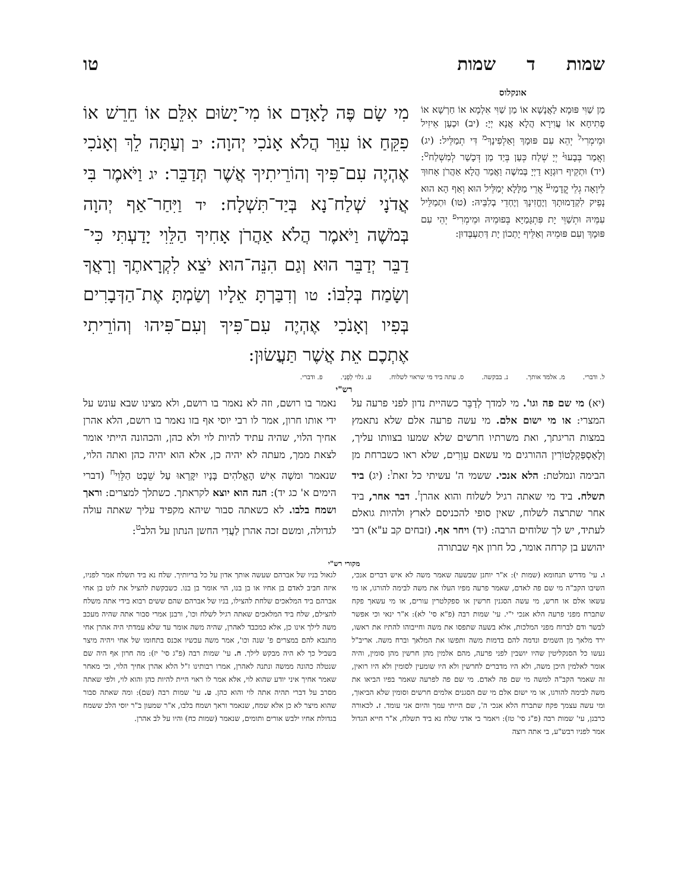שמות ד שמות טו
אונקלוס
מַן שַׁוִּי פּוּמָא לַאֲנָשָׁא אוֹ מַן שַׁוִּי אִלְמָא אוֹ חַרְשָׁא אוֹ פְתִיחָא אוֹ עֲוִירָא הֲלָא אֲנָא יְיָ: (יב) וּכְעַן אֵיזִיל וּמֵימְרִי<sup>ל</sup> יְהֵא עִם פּוּמָךְ וְאַלְפִינָךְ<sup>מ</sup> דִּי תְמַלֵּיל: (יג) וַאֲמַר בְּבָעוּ<sup>נ</sup> יְיָ שְׁלַח כְּעַן בְּיַד מַן דְּכָשַׁר לְמִשְׁלַח<sup>ס</sup>: (יד) וּתְקֵיף רוּגְזָא דַיְיָ בְּמשֶׁה וַאֲמַר הֲלָא אַהֲרֹן אָחוּךְ לֵיוָאָה גְלֵי קֳדָמַי<sup>ע</sup> אֲרֵי מַלָּלָא יְמַלֵּיל הוּא וְאַף הָא הוּא נָפֵיק לִקְדָמוּתָךְ וְיֶחֱזִינָךְ וְיֶחְדֵי בְלִבֵּיהּ: (טו) וּתְמַלֵּיל עִמֵּיהּ וּתְשַׁוֵּי יָת פִּתְגָּמַיָּא בְּפוּמֵיהּ וּמֵימְרִי<sup>פ</sup> יְהֵי עִם פּוּמָךְ וְעִם פּוּמֵיהּ וְאַלֵּיף יָתְכוֹן יָת דְּתַעְבְּדוּן:
מִי שָׂם פֶּה לָאָדָם אוֹ מִי־יָשׂוּם אִלֵּם אוֹ חֵרֵשׁ אוֹ פִקֵּחַ אוֹ עִוֵּר הֲלֹא אָנֹכִי יְהוָה: יב וְעַתָּה לֵךְ וְאָנֹכִי אֶהְיֶה עִם־פִּיךָ וְהוֹרֵיתִיךָ אֲשֶׁר תְּדַבֵּר: יג וַיֹּאמֶר בִּי אֲדֹנָי שְׁלַח־נָא בְּיַד־תִּשְׁלָח: יד וַיִּחַר־אַף יְהוָה בְּמֹשֶׁה וַיֹּאמֶר הֲלֹא אַהֲרֹן אָחִיךָ הַלֵּוִי יָדַעְתִּי כִּי־דַבֵּר יְדַבֵּר הוּא וְגַם הִנֵּה־הוּא יֹצֵא לִקְרָאתֶךָ וְרָאֲךָ וְשָׂמַח בְּלִבּוֹ: טו וְדִבַּרְתָּ אֵלָיו וְשַׂמְתָּ אֶת־הַדְּבָרִים בְּפִיו וְאָנֹכִי אֶהְיֶה עִם־פִּיךָ וְעִם־פִּיהוּ וְהוֹרֵיתִי אֶתְכֶם אֵת אֲשֶׁר תַּעֲשׂוּן:
ל. ודברי. מ. אלמד אותך. נ. בבקשה. ס. עתה ביד מי שראוי לשלוח. ע. גלוי לְפָנַי. פ. ודברי.
רש"י
(יא) מי שם פה וגו'. מי למדך לְדַבֵּר כשהיית נדון לפני פרעה על המצרי: או מי ישום אלם. מי עשה פרעה אלם שלא נתאמץ במצות הריגתך, ואת משרתיו חרשים שלא שמעו בצוותו עליך, וְלָאַסְפַּקְלָטוֹרִין ההורגים מי עשאם עִוְרִים, שלא ראו כשברחת מן הבימה ונמלטת: הלא אנכי. ששמי ה' עשיתי כל זאת<sup>ו</sup>: (יג) ביד תשלח. ביד מי שאתה רגיל לשלוח והוא אהרן<sup>ז</sup>. דבר אחר, ביד אחר שתרצה לשלוח, שאין סופי להכניסם לארץ ולהיות גואלם לעתיד, יש לך שלוחים הרבה: (יד) ויחר אף. (זבחים קב ע"א) רבי יהושע בן קרחה אומר, כל חרון אף שבתורה
נאמר בו רושם, וזה לא נאמר בו רושם, ולא מצינו שבא עונש על ידי אותו חרון, אמר לו רבי יוסי אף בזו נאמר בו רושם, הלא אהרן אחיך הלוי, שהיה עתיד להיות לוי ולא כהן, והכהונה הייתי אומר לצאת ממך, מעתה לא יהיה כן, אלא הוא יהיה כהן ואתה הלוי, שנאמר ומשֶׁה אִישׁ הָאֱלֹהִים בָּנָיו יִקָּרְאוּ עַל שֵׁבֶט הַלֵּוִי<sup>ח</sup> (דברי הימים א' כג יד): הנה הוא יוצא לקראתך. כשתלך למצרים: וראך ושמח בלבו. לא כשאתה סבור שיהא מקפיד עליך שאתה עולה לגדולה, ומשם זכה אהרן לַעֲדִי החשן הנתון על הלב<sup>ט</sup>:
מקורי רש"י
ו. עי' מדרש תנחומא (שמות י): א"ר יוחנן שבשעה שאמר משה לא איש דברים אנכי, השיבו הקב"ה מי שם פה לאדם, שאמר פרעה מפיו העלו את משה לבימה להורגו, או מי עשאו אלם או חרש, מי עשה הסגנין חרשין או ספקלטרין עורים, או מי עשאך פקח שתברח מפני פרעה הלא אנכי י"י. עי' שמות רבה (פ"א סי' לא): א"ר ינאי וכי אפשר לבשר ודם לברוח מפני המלכות, אלא בשעה שתפסו את משה וחייבוהו להתיז את ראשו, ירד מלאך מן השמים ונדמה להם בדמות משה ותפשו את המלאך וברח משה. אריב"ל נעשו כל הסנקליטין שהיו יושבין לפני פרעה, מהם אלמין מהן חרשין מהן סומין, והיה אומר לאלמין היכן משה, ולא היו מדברים לחרשין ולא היו שומעין לסומין ולא היו רואין, זה שאמר הקב"ה למשה מי שם פה לאדם. מי שם פה לפרעה שאמר בפיו הביאו את משה לבימה להורגו, או מי ישום אלם מי שם הסגנים אלמים חרשים וסומין שלא הביאוך, ומי עשה עצמך פקח שתברח הלא אנכי ה', שם הייתי עמך והיום אני עומד. ז. לכאורה כרבנן, עי' שמות רבה (פ"ג סי' טז): ויאמר בי אדני שלח נא ביד תשלח, א"ר חייא הגדול אמר לפניו רבש"ע, בי אתה רוצה
לגאול בניו של אברהם שעשה אותך אדון על כל בריותיך. שלח נא ביד תשלח אמר לפניו, איזה חביב לאדם בן אחיו או בן בנו, הוי אומר בן בנו. כשבקשת להציל את לוט בן אחי אברהם ביד המלאכים שלחת להצילו, בניו של אברהם שהם ששים רבוא בידי אתה משלח להצילם, שלח ביד המלאכים שאתה רגיל לשלח וכו', ורבנן אמרי סבור אתה שהיה מעכב משה לילך אינו כן, אלא כמכבד לאהרן, שהיה משה אומר עד שלא עמדתי היה אהרן אחי מתנבא להם במצרים פ' שנה וכו', אמר משה עכשיו אכנס בתחומו של אחי ויהיה מיצר בשביל כך לא היה מבקש לילך. ח. עי' שמות רבה (פ"ג סי' יז): מה חרון אף היה שם שנטלה כהונה ממשה ונתנה לאהרן, אמרו רבותינו ז"ל הלא אהרן אחיך הלוי, וכי מאחר שאמר אחיך איני יודע שהוא לוי, אלא אמר לו ראוי היית להיות כהן והוא לוי, ולפי שאתה מסרב על דברי תהיה אתה לוי והוא כהן. ט. עי' שמות רבה (שם): ומה שאתה סבור שהוא מיצר לא כן אלא שמח, שנאמר וראך ושמח בלבו, א"ר שמעון ב"ר יוסי הלב ששמח בגדולת אחיו ילבש אורים ותומים, שנאמר (שמות כח) והיו על לב אהרן.